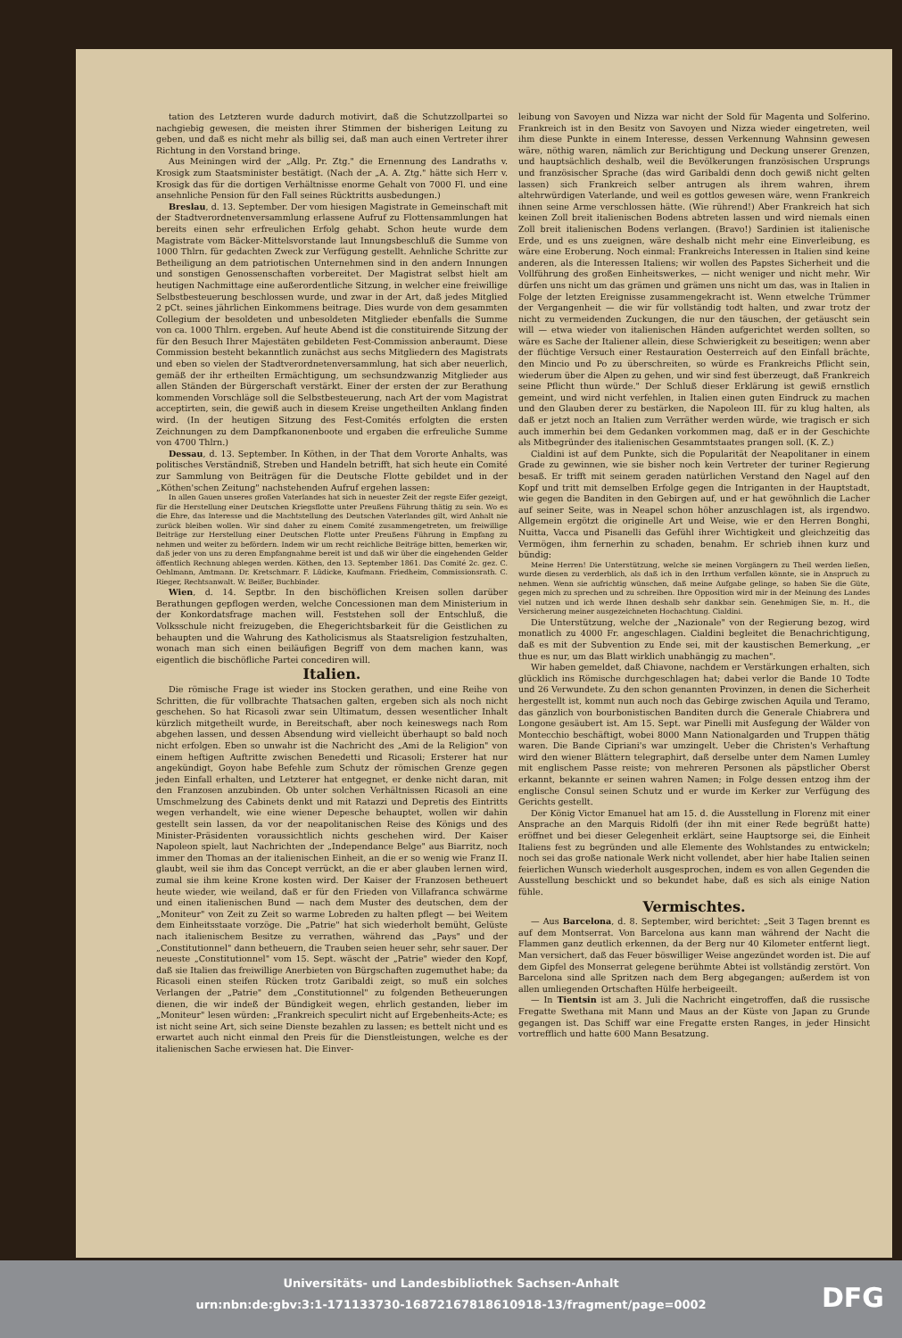tation des Letzteren wurde dadurch motivirt, daß die Schutzzollpartei so nachgiebig gewesen, die meisten ihrer Stimmen der bisherigen Leitung zu geben, und daß es nicht mehr als billig sei, daß man auch einen Vertreter ihrer Richtung in den Vorstand bringe.
Aus Meiningen wird der „Allg. Pr. Ztg." die Ernennung des Landraths v. Krosigk zum Staatsminister bestätigt. (Nach der „A. A. Ztg." hätte sich Herr v. Krosigk das für die dortigen Verhältnisse enorme Gehalt von 7000 Fl. und eine ansehnliche Pension für den Fall seines Rücktritts ausbedungen.)
Breslau, d. 13. September. Der vom hiesigen Magistrate in Gemeinschaft mit der Stadtverordnetenversammlung erlassene Aufruf zu Flottensammlungen hat bereits einen sehr erfreulichen Erfolg gehabt. Schon heute wurde dem Magistrate vom Bäcker-Mittelsvorstande laut Innungsbeschluß die Summe von 1000 Thlrn. für gedachten Zweck zur Verfügung gestellt. Aehnliche Schritte zur Betheiligung an dem patriotischen Unternehmen sind in den andern Innungen und sonstigen Genossenschaften vorbereitet. Der Magistrat selbst hielt am heutigen Nachmittage eine außerordentliche Sitzung, in welcher eine freiwillige Selbstbesteuerung beschlossen wurde, und zwar in der Art, daß jedes Mitglied 2 pCt. seines jährlichen Einkommens beitrage. Dies wurde von dem gesammten Collegium der besoldeten und unbesoldeten Mitglieder ebenfalls die Summe von ca. 1000 Thlrn. ergeben. Auf heute Abend ist die constituirende Sitzung der für den Besuch Ihrer Majestäten gebildeten Fest-Commission anberaumt. Diese Commission besteht bekanntlich zunächst aus sechs Mitgliedern des Magistrats und eben so vielen der Stadtverordnetenversammlung, hat sich aber neuerlich, gemäß der ihr ertheilten Ermächtigung, um sechsundzwanzig Mitglieder aus allen Ständen der Bürgerschaft verstärkt. Einer der ersten der zur Berathung kommenden Vorschläge soll die Selbstbesteuerung, nach Art der vom Magistrat acceptirten, sein, die gewiß auch in diesem Kreise ungetheilten Anklang finden wird. (In der heutigen Sitzung des Fest-Comités erfolgten die ersten Zeichnungen zu dem Dampfkanonenboote und ergaben die erfreuliche Summe von 4700 Thlrn.)
Dessau, d. 13. September. In Köthen, in der That dem Vororte Anhalts, was politisches Verständniß, Streben und Handeln betrifft, hat sich heute ein Comité zur Sammlung von Beiträgen für die Deutsche Flotte gebildet und in der „Köthen'schen Zeitung" nachstehenden Aufruf ergehen lassen:
In allen Gauen unseres großen Vaterlandes hat sich in neuester Zeit der regste Eifer gezeigt, für die Herstellung einer Deutschen Kriegsflotte unter Preußens Führung thätig zu sein. Wo es die Ehre, das Interesse und die Machtstellung des Deutschen Vaterlandes gilt, wird Anhalt nie zurück bleiben wollen. Wir sind daher zu einem Comité zusammengetreten, um freiwillige Beiträge zur Herstellung einer Deutschen Flotte unter Preußens Führung in Empfang zu nehmen und weiter zu befördern. Indem wir um recht reichliche Beiträge bitten, bemerken wir, daß jeder von uns zu deren Empfangnahme bereit ist und daß wir über die eingehenden Gelder öffentlich Rechnung ablegen werden. Köthen, den 13. September 1861. Das Comité 2c. gez. C. Oehlmann, Amtmann. Dr. Kretschmarr. F. Lüdicke, Kaufmann. Friedheim, Commissionsrath. C. Rieger, Rechtsanwalt. W. Beißer, Buchbinder.
Wien, d. 14. Septbr. In den bischöflichen Kreisen sollen darüber Berathungen gepflogen werden, welche Concessionen man dem Ministerium in der Konkordatsfrage machen will. Feststehen soll der Entschluß, die Volksschule nicht freizugeben, die Ehegerichtsbarkeit für die Geistlichen zu behaupten und die Wahrung des Katholicismus als Staatsreligion festzuhalten, wonach man sich einen beiläufigen Begriff von dem machen kann, was eigentlich die bischöfliche Partei concediren will.
Italien.
Die römische Frage ist wieder ins Stocken gerathen, und eine Reihe von Schritten, die für vollbrachte Thatsachen galten, ergeben sich als noch nicht geschehen. So hat Ricasoli zwar sein Ultimatum, dessen wesentlicher Inhalt kürzlich mitgetheilt wurde, in Bereitschaft, aber noch keineswegs nach Rom abgehen lassen, und dessen Absendung wird vielleicht überhaupt so bald noch nicht erfolgen. Eben so unwahr ist die Nachricht des „Ami de la Religion" von einem heftigen Auftritte zwischen Benedetti und Ricasoli; Ersterer hat nur angekündigt, Goyon habe Befehle zum Schutz der römischen Grenze gegen jeden Einfall erhalten, und Letzterer hat entgegnet, er denke nicht daran, mit den Franzosen anzubinden. Ob unter solchen Verhältnissen Ricasoli an eine Umschmelzung des Cabinets denkt und mit Ratazzi und Depretis des Eintritts wegen verhandelt, wie eine wiener Depesche behauptet, wollen wir dahin gestellt sein lassen, da vor der neapolitanischen Reise des Königs und des Minister-Präsidenten voraussichtlich nichts geschehen wird. Der Kaiser Napoleon spielt, laut Nachrichten der „Independance Belge" aus Biarritz, noch immer den Thomas an der italienischen Einheit, an die er so wenig wie Franz II. glaubt, weil sie ihm das Concept verrückt, an die er aber glauben lernen wird, zumal sie ihm keine Krone kosten wird. Der Kaiser der Franzosen betheuert heute wieder, wie weiland, daß er für den Frieden von Villafranca schwärme und einen italienischen Bund — nach dem Muster des deutschen, dem der „Moniteur" von Zeit zu Zeit so warme Lobreden zu halten pflegt — bei Weitem dem Einheitsstaate vorzöge. Die „Patrie" hat sich wiederholt bemüht, Gelüste nach italienischem Besitze zu verrathen, während das „Pays" und der „Constitutionnel" dann betheuern, die Trauben seien heuer sehr, sehr sauer. Der neueste „Constitutionnel" vom 15. Sept. wäscht der „Patrie" wieder den Kopf, daß sie Italien das freiwillige Anerbieten von Bürgschaften zugemuthet habe; da Ricasoli einen steifen Rücken trotz Garibaldi zeigt, so muß ein solches Verlangen der „Patrie" dem „Constitutionnel" zu folgenden Betheuerungen dienen, die wir indeß der Bündigkeit wegen, ehrlich gestanden, lieber im „Moniteur" lesen würden: „Frankreich speculirt nicht auf Ergebenheits-Acte; es ist nicht seine Art, sich seine Dienste bezahlen zu lassen; es bettelt nicht und es erwartet auch nicht einmal den Preis für die Dienstleistungen, welche es der italienischen Sache erwiesen hat. Die Einver-
leibung von Savoyen und Nizza war nicht der Sold für Magenta und Solferino. Frankreich ist in den Besitz von Savoyen und Nizza wieder eingetreten, weil ihm diese Punkte in einem Interesse, dessen Verkennung Wahnsinn gewesen wäre, nöthig waren, nämlich zur Berichtigung und Deckung unserer Grenzen, und hauptsächlich deshalb, weil die Bevölkerungen französischen Ursprungs und französischer Sprache (das wird Garibaldi denn doch gewiß nicht gelten lassen) sich Frankreich selber antrugen als ihrem wahren, ihrem altehrwürdigen Vaterlande, und weil es gottlos gewesen wäre, wenn Frankreich ihnen seine Arme verschlossen hätte. (Wie rührend!) Aber Frankreich hat sich keinen Zoll breit italienischen Bodens abtreten lassen und wird niemals einen Zoll breit italienischen Bodens verlangen. (Bravo!) Sardinien ist italienische Erde, und es uns zueignen, wäre deshalb nicht mehr eine Einverleibung, es wäre eine Eroberung. Noch einmal: Frankreichs Interessen in Italien sind keine anderen, als die Interessen Italiens; wir wollen des Papstes Sicherheit und die Vollführung des großen Einheitswerkes, — nicht weniger und nicht mehr. Wir dürfen uns nicht um das grämen und grämen uns nicht um das, was in Italien in Folge der letzten Ereignisse zusammengekracht ist. Wenn etwelche Trümmer der Vergangenheit — die wir für vollständig todt halten, und zwar trotz der nicht zu vermeidenden Zuckungen, die nur den täuschen, der getäuscht sein will — etwa wieder von italienischen Händen aufgerichtet werden sollten, so wäre es Sache der Italiener allein, diese Schwierigkeit zu beseitigen; wenn aber der flüchtige Versuch einer Restauration Oesterreich auf den Einfall brächte, den Mincio und Po zu überschreiten, so würde es Frankreichs Pflicht sein, wiederum über die Alpen zu gehen, und wir sind fest überzeugt, daß Frankreich seine Pflicht thun würde." Der Schluß dieser Erklärung ist gewiß ernstlich gemeint, und wird nicht verfehlen, in Italien einen guten Eindruck zu machen und den Glauben derer zu bestärken, die Napoleon III. für zu klug halten, als daß er jetzt noch an Italien zum Verräther werden würde, wie tragisch er sich auch immerhin bei dem Gedanken vorkommen mag, daß er in der Geschichte als Mitbegründer des italienischen Gesammtstaates prangen soll. (K. Z.)
Cialdini ist auf dem Punkte, sich die Popularität der Neapolitaner in einem Grade zu gewinnen, wie sie bisher noch kein Vertreter der turiner Regierung besaß. Er trifft mit seinem geraden natürlichen Verstand den Nagel auf den Kopf und tritt mit demselben Erfolge gegen die Intriganten in der Hauptstadt, wie gegen die Banditen in den Gebirgen auf, und er hat gewöhnlich die Lacher auf seiner Seite, was in Neapel schon höher anzuschlagen ist, als irgendwo. Allgemein ergötzt die originelle Art und Weise, wie er den Herren Bonghi, Nuitta, Vacca und Pisanelli das Gefühl ihrer Wichtigkeit und gleichzeitig das Vermögen, ihm fernerhin zu schaden, benahm. Er schrieb ihnen kurz und bündig:
Meine Herren! Die Unterstützung, welche sie meinen Vorgängern zu Theil werden ließen, wurde diesen zu verderblich, als daß ich in den Irrthum verfallen könnte, sie in Anspruch zu nehmen. Wenn sie aufrichtig wünschen, daß meine Aufgabe gelinge, so haben Sie die Güte, gegen mich zu sprechen und zu schreiben. Ihre Opposition wird mir in der Meinung des Landes viel nutzen und ich werde Ihnen deshalb sehr dankbar sein. Genehmigen Sie, m. H., die Versicherung meiner ausgezeichneten Hochachtung. Cialdini.
Die Unterstützung, welche der „Nazionale" von der Regierung bezog, wird monatlich zu 4000 Fr. angeschlagen. Cialdini begleitet die Benachrichtigung, daß es mit der Subvention zu Ende sei, mit der kaustischen Bemerkung, „er thue es nur, um das Blatt wirklich unabhängig zu machen".
Wir haben gemeldet, daß Chiavone, nachdem er Verstärkungen erhalten, sich glücklich ins Römische durchgeschlagen hat; dabei verlor die Bande 10 Todte und 26 Verwundete. Zu den schon genannten Provinzen, in denen die Sicherheit hergestellt ist, kommt nun auch noch das Gebirge zwischen Aquila und Teramo, das gänzlich von bourbonistischen Banditen durch die Generale Chiabrera und Longone gesäubert ist. Am 15. Sept. war Pinelli mit Ausfegung der Wälder von Montecchio beschäftigt, wobei 8000 Mann Nationalgarden und Truppen thätig waren. Die Bande Cipriani's war umzingelt. Ueber die Christen's Verhaftung wird den wiener Blättern telegraphirt, daß derselbe unter dem Namen Lumley mit englischem Passe reiste; von mehreren Personen als päpstlicher Oberst erkannt, bekannte er seinen wahren Namen; in Folge dessen entzog ihm der englische Consul seinen Schutz und er wurde im Kerker zur Verfügung des Gerichts gestellt.
Der König Victor Emanuel hat am 15. d. die Ausstellung in Florenz mit einer Ansprache an den Marquis Ridolfi (der ihn mit einer Rede begrüßt hatte) eröffnet und bei dieser Gelegenheit erklärt, seine Hauptsorge sei, die Einheit Italiens fest zu begründen und alle Elemente des Wohlstandes zu entwickeln; noch sei das große nationale Werk nicht vollendet, aber hier habe Italien seinen feierlichen Wunsch wiederholt ausgesprochen, indem es von allen Gegenden die Ausstellung beschickt und so bekundet habe, daß es sich als einige Nation fühle.
Vermischtes.
— Aus Barcelona, d. 8. September, wird berichtet: „Seit 3 Tagen brennt es auf dem Montserrat. Von Barcelona aus kann man während der Nacht die Flammen ganz deutlich erkennen, da der Berg nur 40 Kilometer entfernt liegt. Man versichert, daß das Feuer böswilliger Weise angezündet worden ist. Die auf dem Gipfel des Monserrat gelegene berühmte Abtei ist vollständig zerstört. Von Barcelona sind alle Spritzen nach dem Berg abgegangen; außerdem ist von allen umliegenden Ortschaften Hülfe herbeigeeilt.
— In Tientsin ist am 3. Juli die Nachricht eingetroffen, daß die russische Fregatte Swethana mit Mann und Maus an der Küste von Japan zu Grunde gegangen ist. Das Schiff war eine Fregatte ersten Ranges, in jeder Hinsicht vortrefflich und hatte 600 Mann Besatzung.
Universitäts- und Landesbibliothek Sachsen-Anhalt
urn:nbn:de:gbv:3:1-171133730-16872167818610918-13/fragment/page=0002
DFG